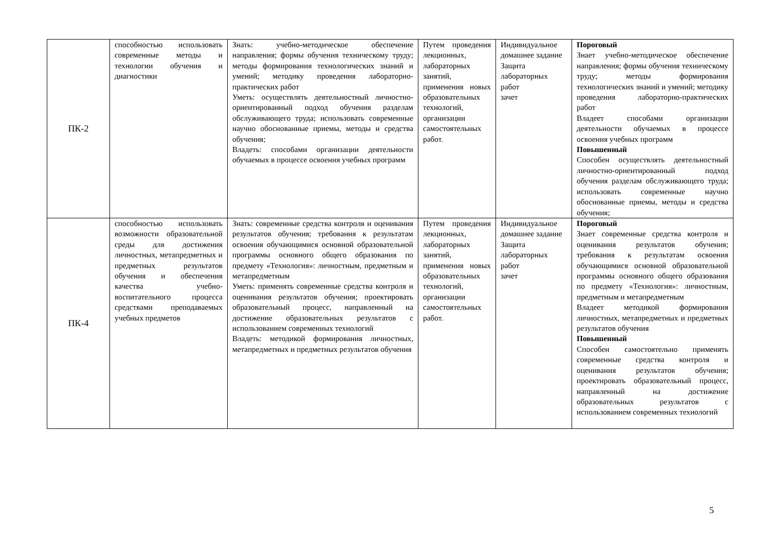| ПК-2 | способностью использовать современные методы и технологии обучения и диагностики | Знать: учебно-методическое обеспечение направления; формы обучения техническому труду; методы формирования технологических знаний и умений; методику проведения лабораторно-практических работ Уметь: осуществлять деятельностный личностно-ориентированный подход обучения разделам обслуживающего труда; использовать современные научно обоснованные приемы, методы и средства обучения; Владеть: способами организации деятельности обучаемых в процессе освоения учебных программ | Путем проведения лекционных, лабораторных занятий, применения новых образовательных технологий, организации самостоятельных работ. | Индивидуальное домашнее задание Защита лабораторных работ зачет | Пороговый Знает учебно-методическое обеспечение направления; формы обучения техническому труду; методы формирования технологических знаний и умений; методику проведения лабораторно-практических работ Владеет способами организации деятельности обучаемых в процессе освоения учебных программ Повышенный Способен осуществлять деятельностный личностно-ориентированный подход обучения разделам обслуживающего труда; использовать современные научно обоснованные приемы, методы и средства обучения; |
| ПК-4 | способностью использовать возможности образовательной среды для достижения личностных, метапредметных и предметных результатов обучения и обеспечения качества учебно-воспитательного процесса средствами преподаваемых учебных предметов | Знать: современные средства контроля и оценивания результатов обучения; требования к результатам освоения обучающимися основной образовательной программы основного общего образования по предмету «Технология»: личностным, предметным и метапредметным Уметь: применять современные средства контроля и оценивания результатов обучения; проектировать образовательный процесс, направленный на достижение образовательных результатов с использованием современных технологий Владеть: методикой формирования личностных, метапредметных и предметных результатов обучения | Путем проведения лекционных, лабораторных занятий, применения новых образовательных технологий, организации самостоятельных работ. | Индивидуальное домашнее задание Защита лабораторных работ зачет | Пороговый Знает современные средства контроля и оценивания результатов обучения; требования к результатам освоения обучающимися основной образовательной программы основного общего образования по предмету «Технология»: личностным, предметным и метапредметным Владеет методикой формирования личностных, метапредметных и предметных результатов обучения Повышенный Способен самостоятельно применять современные средства контроля и оценивания результатов обучения; проектировать образовательный процесс, направленный на достижение образовательных результатов с использованием современных технологий |
5